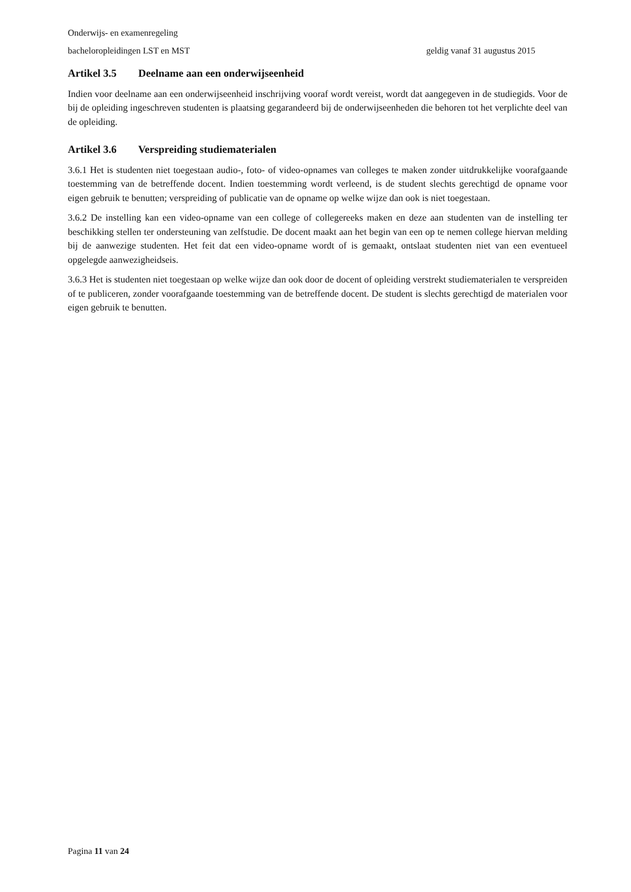Onderwijs- en examenregeling
bacheloropleidingen LST en MST geldig vanaf 31 augustus 2015
Artikel 3.5 Deelname aan een onderwijseenheid
Indien voor deelname aan een onderwijseenheid inschrijving vooraf wordt vereist, wordt dat aangegeven in de studiegids. Voor de bij de opleiding ingeschreven studenten is plaatsing gegarandeerd bij de onderwijseenheden die behoren tot het verplichte deel van de opleiding.
Artikel 3.6 Verspreiding studiematerialen
3.6.1 Het is studenten niet toegestaan audio-, foto- of video-opnames van colleges te maken zonder uitdrukkelijke voorafgaande toestemming van de betreffende docent. Indien toestemming wordt verleend, is de student slechts gerechtigd de opname voor eigen gebruik te benutten; verspreiding of publicatie van de opname op welke wijze dan ook is niet toegestaan.
3.6.2 De instelling kan een video-opname van een college of collegereeks maken en deze aan studenten van de instelling ter beschikking stellen ter ondersteuning van zelfstudie. De docent maakt aan het begin van een op te nemen college hiervan melding bij de aanwezige studenten. Het feit dat een video-opname wordt of is gemaakt, ontslaat studenten niet van een eventueel opgelegde aanwezigheidseis.
3.6.3 Het is studenten niet toegestaan op welke wijze dan ook door de docent of opleiding verstrekt studiematerialen te verspreiden of te publiceren, zonder voorafgaande toestemming van de betreffende docent. De student is slechts gerechtigd de materialen voor eigen gebruik te benutten.
Pagina 11 van 24